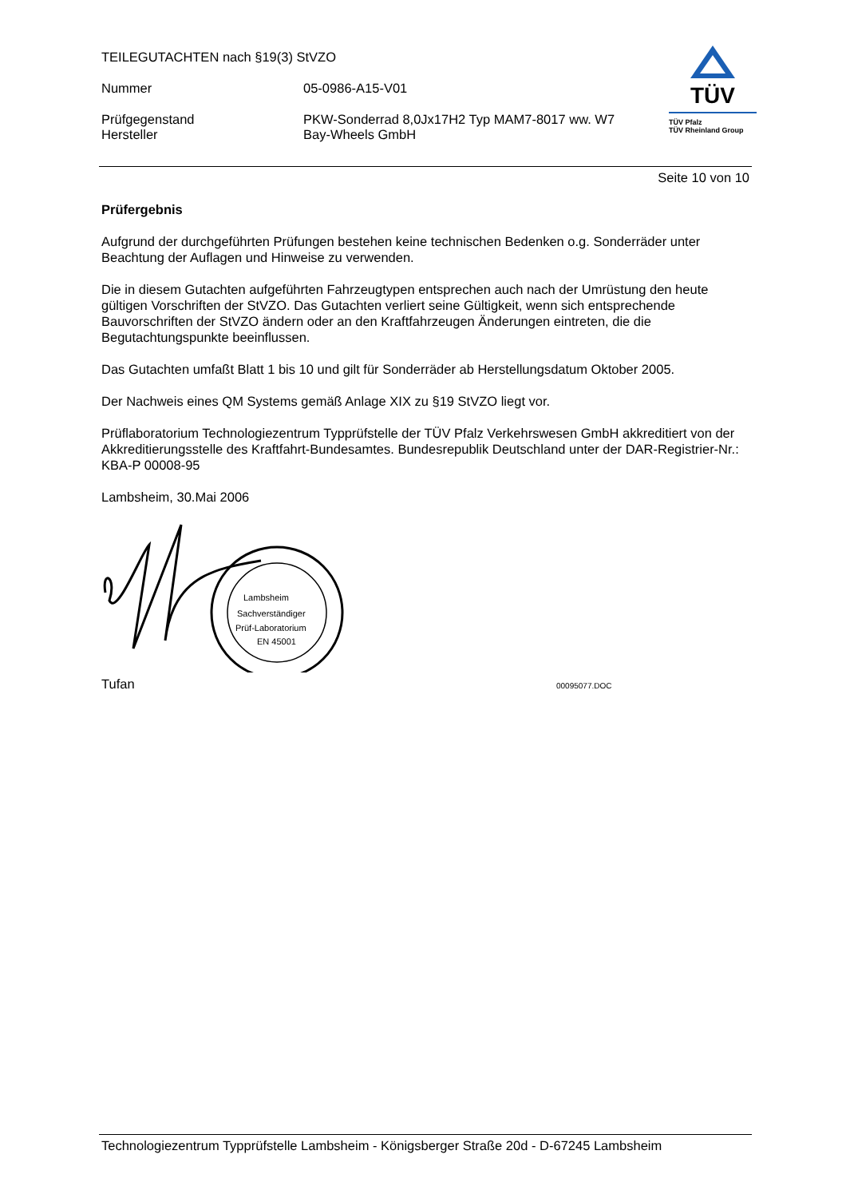TEILEGUTACHTEN nach §19(3) StVZO
Nummer 05-0986-A15-V01
Prüfgegenstand PKW-Sonderrad 8,0Jx17H2 Typ MAM7-8017 ww. W7
Hersteller Bay-Wheels GmbH
TÜV
TÜV Pfalz
TÜV Rheinland Group
Seite 10 von 10
Prüfergebnis
Aufgrund der durchgeführten Prüfungen bestehen keine technischen Bedenken o.g. Sonderräder unter Beachtung der Auflagen und Hinweise zu verwenden.
Die in diesem Gutachten aufgeführten Fahrzeugtypen entsprechen auch nach der Umrüstung den heute gültigen Vorschriften der StVZO. Das Gutachten verliert seine Gültigkeit, wenn sich entsprechende Bauvorschriften der StVZO ändern oder an den Kraftfahrzeugen Änderungen eintreten, die die Begutachtungspunkte beeinflussen.
Das Gutachten umfaßt Blatt 1 bis 10 und gilt für Sonderräder ab Herstellungsdatum Oktober 2005.
Der Nachweis eines QM Systems gemäß Anlage XIX zu §19 StVZO liegt vor.
Prüflaboratorium Technologiezentrum Typprüfstelle der TÜV Pfalz Verkehrswesen GmbH akkreditiert von der Akkreditierungsstelle des Kraftfahrt-Bundesamtes. Bundesrepublik Deutschland unter der DAR-Registrier-Nr.: KBA-P 00008-95
Lambsheim, 30.Mai 2006
Lambsheim
Sachverständiger
Prüf-Laboratorium
EN 45001
Tufan 00095077.DOC
Technologiezentrum Typprüfstelle Lambsheim - Königsberger Straße 20d - D-67245 Lambsheim